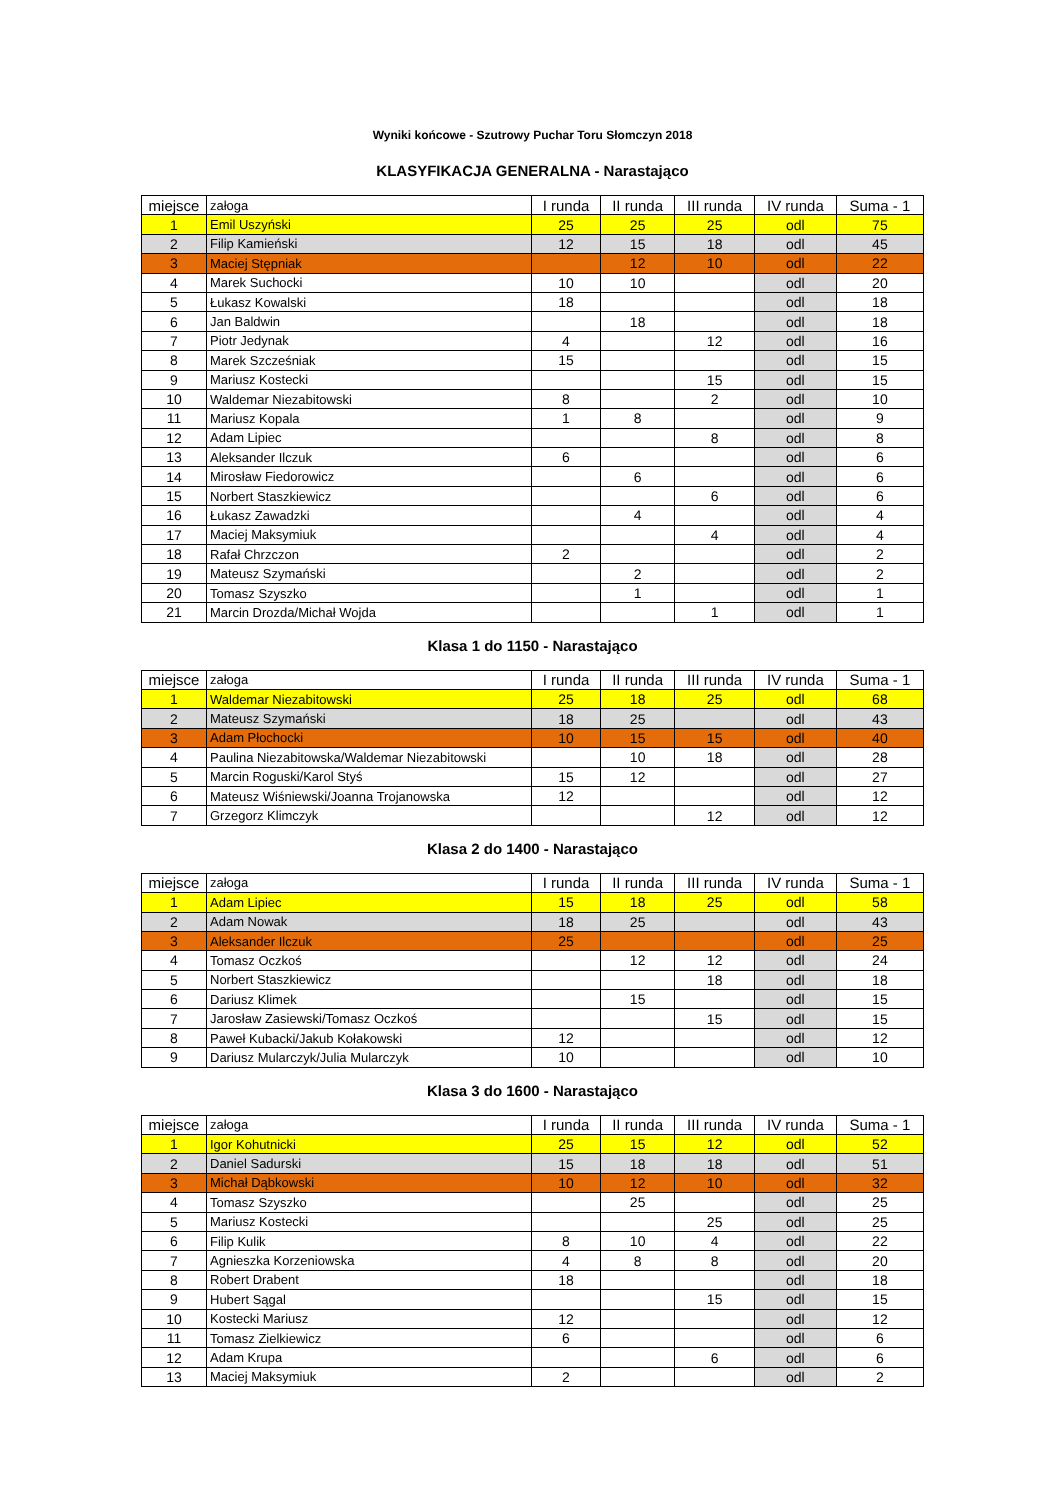Wyniki końcowe - Szutrowy Puchar Toru Słomczyn 2018
KLASYFIKACJA GENERALNA - Narastająco
| miejsce | załoga | I runda | II runda | III runda | IV runda | Suma - 1 |
| --- | --- | --- | --- | --- | --- | --- |
| 1 | Emil Uszyński | 25 | 25 | 25 | odl | 75 |
| 2 | Filip Kamieński | 12 | 15 | 18 | odl | 45 |
| 3 | Maciej Stępniak | | 12 | 10 | odl | 22 |
| 4 | Marek Suchocki | 10 | 10 | | odl | 20 |
| 5 | Łukasz Kowalski | 18 | | | odl | 18 |
| 6 | Jan Baldwin | | 18 | | odl | 18 |
| 7 | Piotr Jedynak | 4 | | 12 | odl | 16 |
| 8 | Marek Szcześniak | 15 | | | odl | 15 |
| 9 | Mariusz Kostecki | | | 15 | odl | 15 |
| 10 | Waldemar Niezabitowski | 8 | | 2 | odl | 10 |
| 11 | Mariusz Kopala | 1 | 8 | | odl | 9 |
| 12 | Adam Lipiec | | | 8 | odl | 8 |
| 13 | Aleksander Ilczuk | 6 | | | odl | 6 |
| 14 | Mirosław Fiedorowicz | | 6 | | odl | 6 |
| 15 | Norbert Staszkiewicz | | | 6 | odl | 6 |
| 16 | Łukasz Zawadzki | | 4 | | odl | 4 |
| 17 | Maciej Maksymiuk | | | 4 | odl | 4 |
| 18 | Rafał Chrzczon | 2 | | | odl | 2 |
| 19 | Mateusz Szymański | | 2 | | odl | 2 |
| 20 | Tomasz Szyszko | | 1 | | odl | 1 |
| 21 | Marcin Drozda/Michał Wojda | | | 1 | odl | 1 |
Klasa 1 do 1150 - Narastająco
| miejsce | załoga | I runda | II runda | III runda | IV runda | Suma - 1 |
| --- | --- | --- | --- | --- | --- | --- |
| 1 | Waldemar Niezabitowski | 25 | 18 | 25 | odl | 68 |
| 2 | Mateusz Szymański | 18 | 25 | | odl | 43 |
| 3 | Adam Płochocki | 10 | 15 | 15 | odl | 40 |
| 4 | Paulina Niezabitowska/Waldemar Niezabitowski | | 10 | 18 | odl | 28 |
| 5 | Marcin Roguski/Karol Styś | 15 | 12 | | odl | 27 |
| 6 | Mateusz Wiśniewski/Joanna Trojanowska | 12 | | | odl | 12 |
| 7 | Grzegorz Klimczyk | | | 12 | odl | 12 |
Klasa 2 do 1400 - Narastająco
| miejsce | załoga | I runda | II runda | III runda | IV runda | Suma - 1 |
| --- | --- | --- | --- | --- | --- | --- |
| 1 | Adam Lipiec | 15 | 18 | 25 | odl | 58 |
| 2 | Adam Nowak | 18 | 25 | | odl | 43 |
| 3 | Aleksander Ilczuk | 25 | | | odl | 25 |
| 4 | Tomasz Oczkoś | | 12 | 12 | odl | 24 |
| 5 | Norbert Staszkiewicz | | | 18 | odl | 18 |
| 6 | Dariusz Klimek | | 15 | | odl | 15 |
| 7 | Jarosław Zasiewski/Tomasz Oczkoś | | | 15 | odl | 15 |
| 8 | Paweł Kubacki/Jakub Kołakowski | 12 | | | odl | 12 |
| 9 | Dariusz Mularczyk/Julia Mularczyk | 10 | | | odl | 10 |
Klasa 3 do 1600 - Narastająco
| miejsce | załoga | I runda | II runda | III runda | IV runda | Suma - 1 |
| --- | --- | --- | --- | --- | --- | --- |
| 1 | Igor Kohutnicki | 25 | 15 | 12 | odl | 52 |
| 2 | Daniel Sadurski | 15 | 18 | 18 | odl | 51 |
| 3 | Michał Dąbkowski | 10 | 12 | 10 | odl | 32 |
| 4 | Tomasz Szyszko | | 25 | | odl | 25 |
| 5 | Mariusz Kostecki | | | 25 | odl | 25 |
| 6 | Filip Kulik | 8 | 10 | 4 | odl | 22 |
| 7 | Agnieszka Korzeniowska | 4 | 8 | 8 | odl | 20 |
| 8 | Robert Drabent | 18 | | | odl | 18 |
| 9 | Hubert Sągal | | | 15 | odl | 15 |
| 10 | Kostecki Mariusz | 12 | | | odl | 12 |
| 11 | Tomasz Zielkiewicz | 6 | | | odl | 6 |
| 12 | Adam Krupa | | | 6 | odl | 6 |
| 13 | Maciej Maksymiuk | 2 | | | odl | 2 |